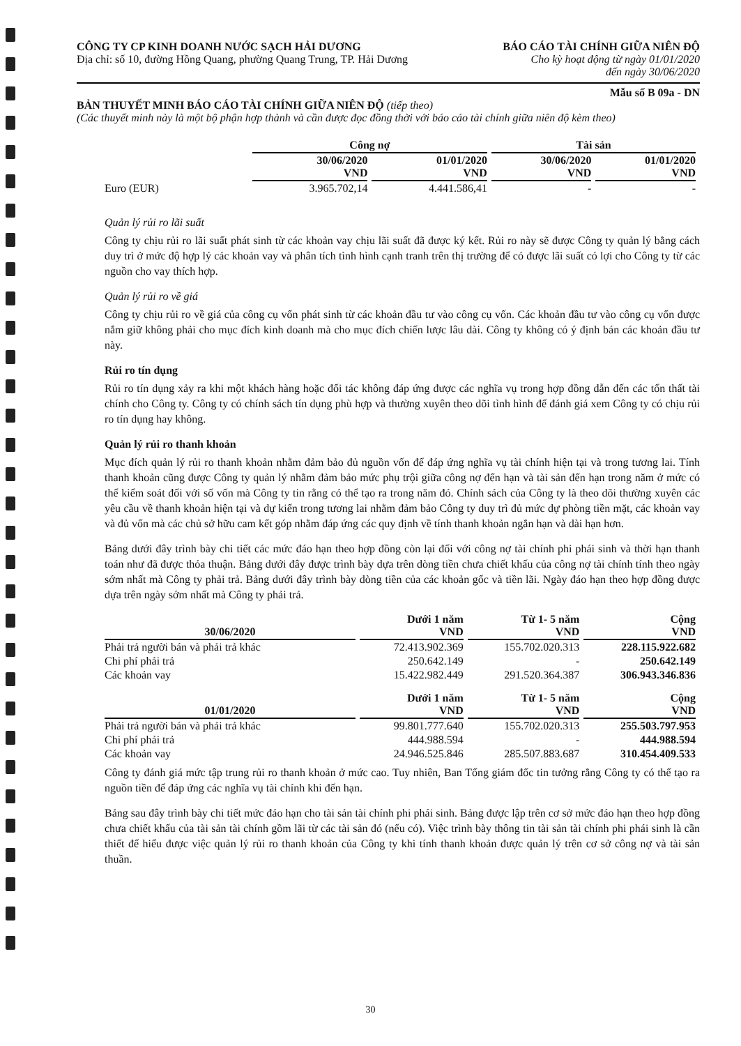CÔNG TY CP KINH DOANH NƯỚC SẠCH HẢI DƯƠNG
Địa chỉ: số 10, đường Hồng Quang, phường Quang Trung, TP. Hải Dương
BÁO CÁO TÀI CHÍNH GIỮA NIÊN ĐỘ
Cho kỳ hoạt động từ ngày 01/01/2020
đến ngày 30/06/2020
Mẫu số B 09a - DN
BẢN THUYẾT MINH BÁO CÁO TÀI CHÍNH GIỮA NIÊN ĐỘ (tiếp theo)
(Các thuyết minh này là một bộ phận hợp thành và cần được đọc đồng thời với báo cáo tài chính giữa niên độ kèm theo)
| | Công nợ | | Tài sản | |
| --- | --- | --- | --- | --- |
| | 30/06/2020 VND | 01/01/2020 VND | 30/06/2020 VND | 01/01/2020 VND |
| Euro (EUR) | 3.965.702,14 | 4.441.586,41 | - | - |
Quản lý rủi ro lãi suất
Công ty chịu rủi ro lãi suất phát sinh từ các khoản vay chịu lãi suất đã được ký kết. Rủi ro này sẽ được Công ty quản lý bằng cách duy trì ở mức độ hợp lý các khoản vay và phân tích tình hình cạnh tranh trên thị trường để có được lãi suất có lợi cho Công ty từ các nguồn cho vay thích hợp.
Quản lý rủi ro về giá
Công ty chịu rủi ro về giá của công cụ vốn phát sinh từ các khoản đầu tư vào công cụ vốn. Các khoản đầu tư vào công cụ vốn được nắm giữ không phải cho mục đích kinh doanh mà cho mục đích chiến lược lâu dài. Công ty không có ý định bán các khoản đầu tư này.
Rủi ro tín dụng
Rủi ro tín dụng xảy ra khi một khách hàng hoặc đối tác không đáp ứng được các nghĩa vụ trong hợp đồng dẫn đến các tổn thất tài chính cho Công ty. Công ty có chính sách tín dụng phù hợp và thường xuyên theo dõi tình hình để đánh giá xem Công ty có chịu rủi ro tín dụng hay không.
Quản lý rủi ro thanh khoản
Mục đích quản lý rủi ro thanh khoản nhằm đảm bảo đủ nguồn vốn để đáp ứng nghĩa vụ tài chính hiện tại và trong tương lai. Tính thanh khoản cũng được Công ty quản lý nhằm đảm bảo mức phụ trội giữa công nợ đến hạn và tài sản đến hạn trong năm ở mức có thể kiểm soát đối với số vốn mà Công ty tin rằng có thể tạo ra trong năm đó. Chính sách của Công ty là theo dõi thường xuyên các yêu cầu về thanh khoản hiện tại và dự kiến trong tương lai nhằm đảm bảo Công ty duy trì đủ mức dự phòng tiền mặt, các khoản vay và đủ vốn mà các chủ sở hữu cam kết góp nhằm đáp ứng các quy định về tính thanh khoản ngắn hạn và dài hạn hơn.
Bảng dưới đây trình bày chi tiết các mức đáo hạn theo hợp đồng còn lại đối với công nợ tài chính phi phái sinh và thời hạn thanh toán như đã được thỏa thuận. Bảng dưới đây được trình bày dựa trên dòng tiền chưa chiết khấu của công nợ tài chính tính theo ngày sớm nhất mà Công ty phải trả. Bảng dưới đây trình bày dòng tiền của các khoản gốc và tiền lãi. Ngày đáo hạn theo hợp đồng được dựa trên ngày sớm nhất mà Công ty phải trả.
| 30/06/2020 | Dưới 1 năm VND | Từ 1- 5 năm VND | Cộng VND |
| --- | --- | --- | --- |
| Phải trả người bán và phải trả khác | 72.413.902.369 | 155.702.020.313 | 228.115.922.682 |
| Chi phí phải trả | 250.642.149 | - | 250.642.149 |
| Các khoản vay | 15.422.982.449 | 291.520.364.387 | 306.943.346.836 |
| 01/01/2020 | Dưới 1 năm VND | Từ 1- 5 năm VND | Cộng VND |
| Phải trả người bán và phải trả khác | 99.801.777.640 | 155.702.020.313 | 255.503.797.953 |
| Chi phí phải trả | 444.988.594 | - | 444.988.594 |
| Các khoản vay | 24.946.525.846 | 285.507.883.687 | 310.454.409.533 |
Công ty đánh giá mức tập trung rủi ro thanh khoản ở mức cao. Tuy nhiên, Ban Tổng giám đốc tin tưởng rằng Công ty có thể tạo ra nguồn tiền để đáp ứng các nghĩa vụ tài chính khi đến hạn.
Bảng sau đây trình bày chi tiết mức đáo hạn cho tài sản tài chính phi phái sinh. Bảng được lập trên cơ sở mức đáo hạn theo hợp đồng chưa chiết khấu của tài sản tài chính gồm lãi từ các tài sản đó (nếu có). Việc trình bày thông tin tài sản tài chính phi phái sinh là cần thiết để hiểu được việc quản lý rủi ro thanh khoản của Công ty khi tính thanh khoản được quản lý trên cơ sở công nợ và tài sản thuần.
30